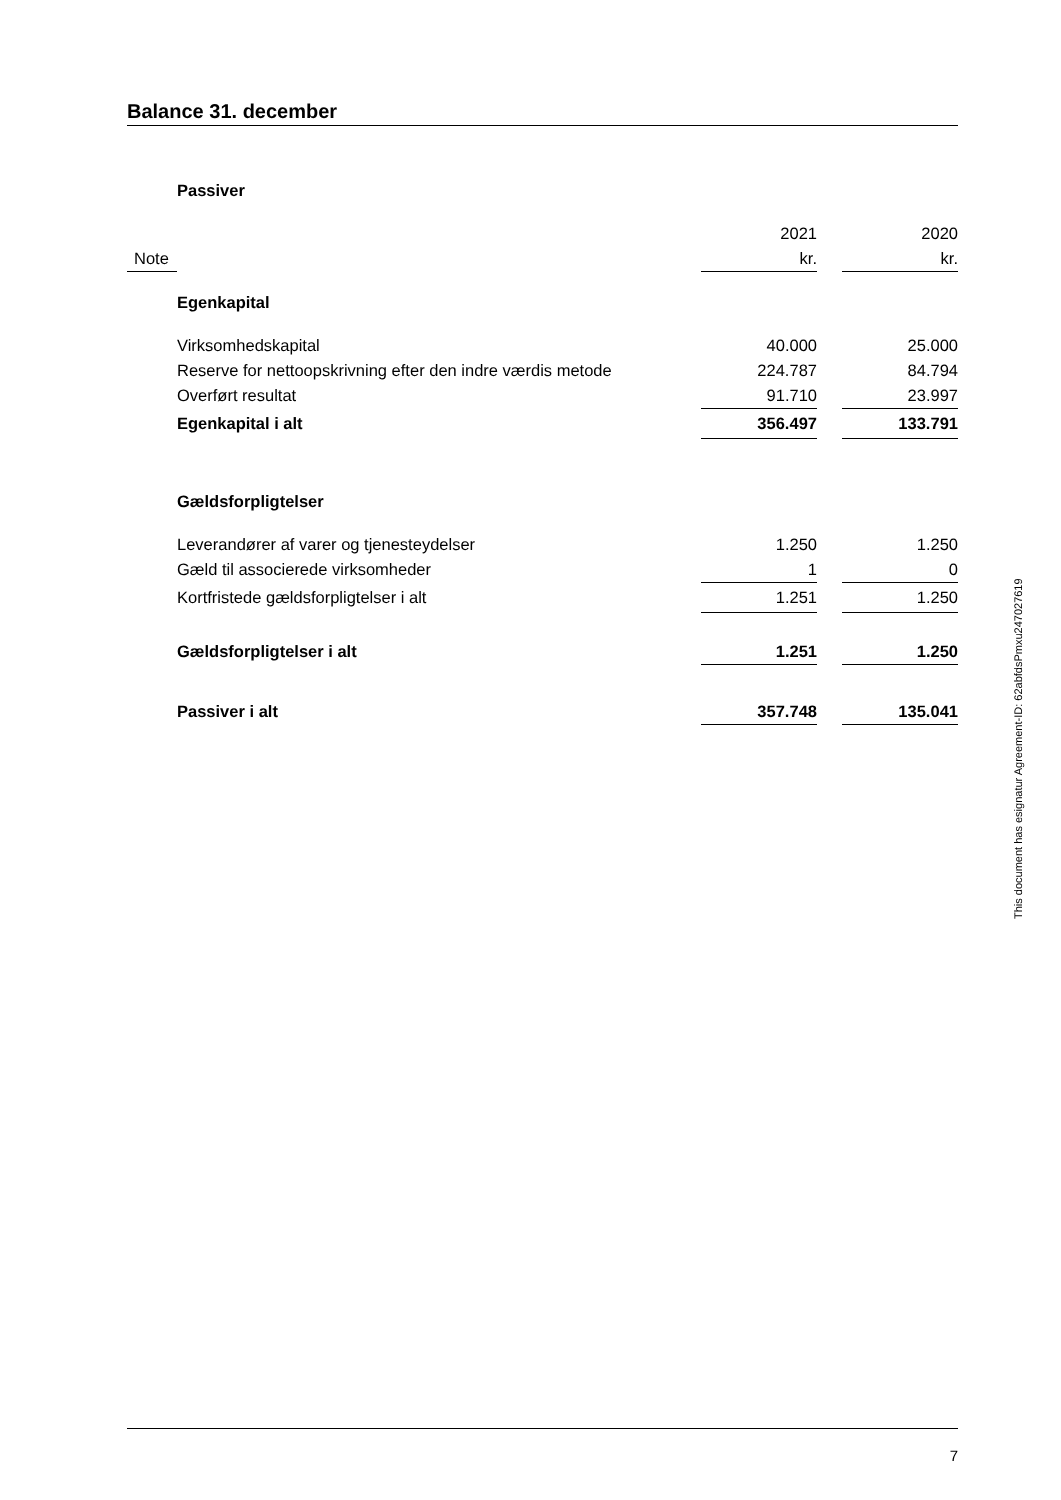Balance 31. december
| | Passiver | | | |
| | | 2021 | | 2020 |
| Note | | kr. | | kr. |
| | Egenkapital | | | |
| | Virksomhedskapital | 40.000 | | 25.000 |
| | Reserve for nettoopskrivning efter den indre værdis metode | 224.787 | | 84.794 |
| | Overført resultat | 91.710 | | 23.997 |
| | Egenkapital i alt | 356.497 | | 133.791 |
| | Gældsforpligtelser | | | |
| | Leverandører af varer og tjenesteydelser | 1.250 | | 1.250 |
| | Gæld til associerede virksomheder | 1 | | 0 |
| | Kortfristede gældsforpligtelser i alt | 1.251 | | 1.250 |
| | Gældsforpligtelser i alt | 1.251 | | 1.250 |
| | Passiver i alt | 357.748 | | 135.041 |
This document has esignatur Agreement-ID: 62abfdsPmxu247027619
7